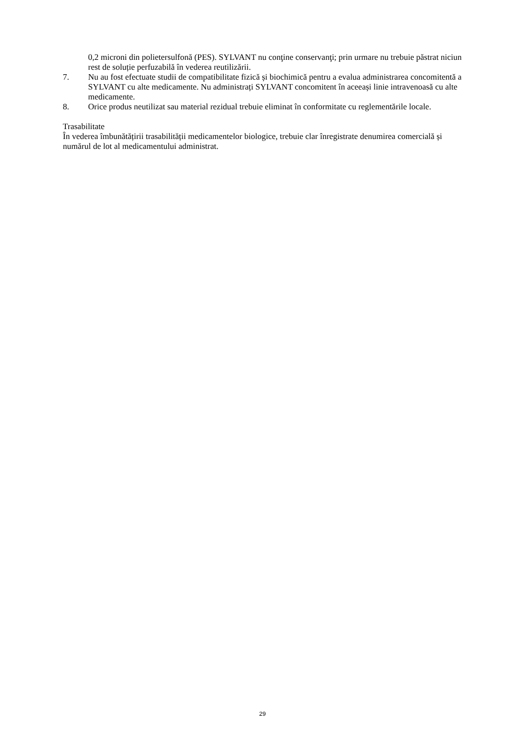0,2 microni din polietersulfonă (PES). SYLVANT nu conţine conservanţi; prin urmare nu trebuie păstrat niciun rest de soluție perfuzabilă în vederea reutilizării.
7. Nu au fost efectuate studii de compatibilitate fizică și biochimică pentru a evalua administrarea concomitentă a SYLVANT cu alte medicamente. Nu administrați SYLVANT concomitent în aceeași linie intravenoasă cu alte medicamente.
8. Orice produs neutilizat sau material rezidual trebuie eliminat în conformitate cu reglementările locale.
Trasabilitate
În vederea îmbunătățirii trasabilității medicamentelor biologice, trebuie clar înregistrate denumirea comercială și numărul de lot al medicamentului administrat.
29